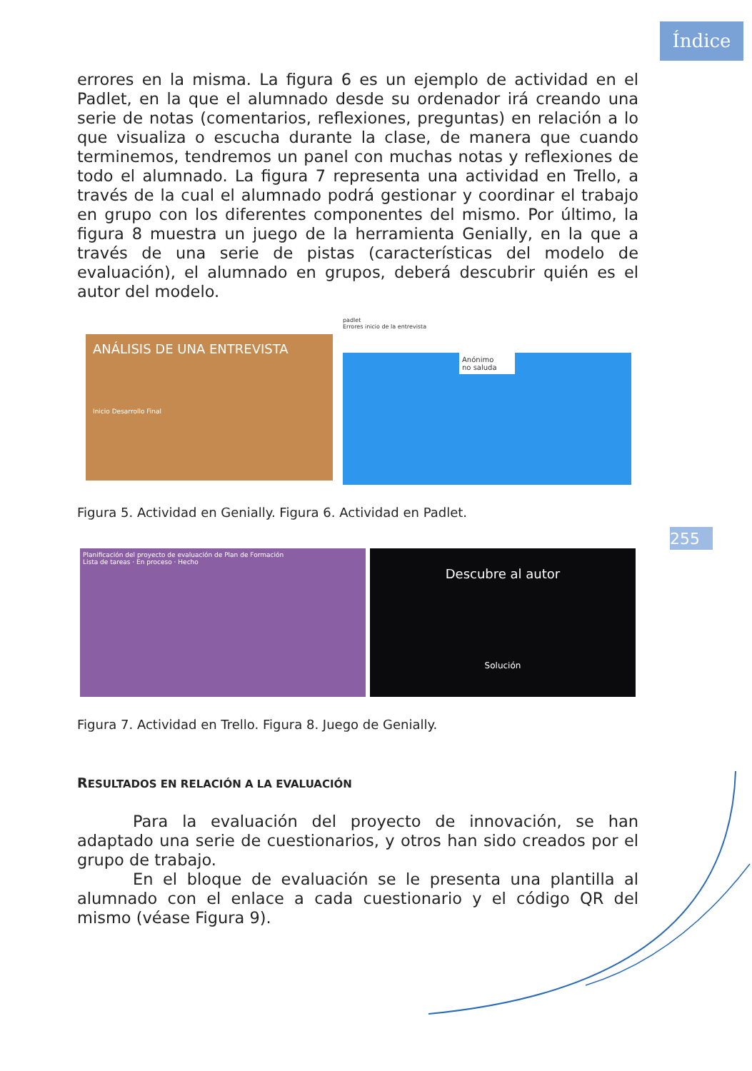Índice
255
errores en la misma. La figura 6 es un ejemplo de actividad en el Padlet, en la que el alumnado desde su ordenador irá creando una serie de notas (comentarios, reflexiones, preguntas) en relación a lo que visualiza o escucha durante la clase, de manera que cuando terminemos, tendremos un panel con muchas notas y reflexiones de todo el alumnado. La figura 7 representa una actividad en Trello, a través de la cual el alumnado podrá gestionar y coordinar el trabajo en grupo con los diferentes componentes del mismo. Por último, la figura 8 muestra un juego de la herramienta Genially, en la que a través de una serie de pistas (características del modelo de evaluación), el alumnado en grupos, deberá descubrir quién es el autor del modelo.
ANÁLISIS DE UNA ENTREVISTA
Inicio Desarrollo Final
padlet
Errores inicio de la entrevista
Anónimo
no saluda
Figura 5. Actividad en Genially. Figura 6. Actividad en Padlet.
Planificación del proyecto de evaluación de Plan de Formación
Lista de tareas · En proceso · Hecho
Descubre al autor
Solución
Figura 7. Actividad en Trello. Figura 8. Juego de Genially.
RESULTADOS EN RELACIÓN A LA EVALUACIÓN
Para la evaluación del proyecto de innovación, se han adaptado una serie de cuestionarios, y otros han sido creados por el grupo de trabajo.
En el bloque de evaluación se le presenta una plantilla al alumnado con el enlace a cada cuestionario y el código QR del mismo (véase Figura 9).